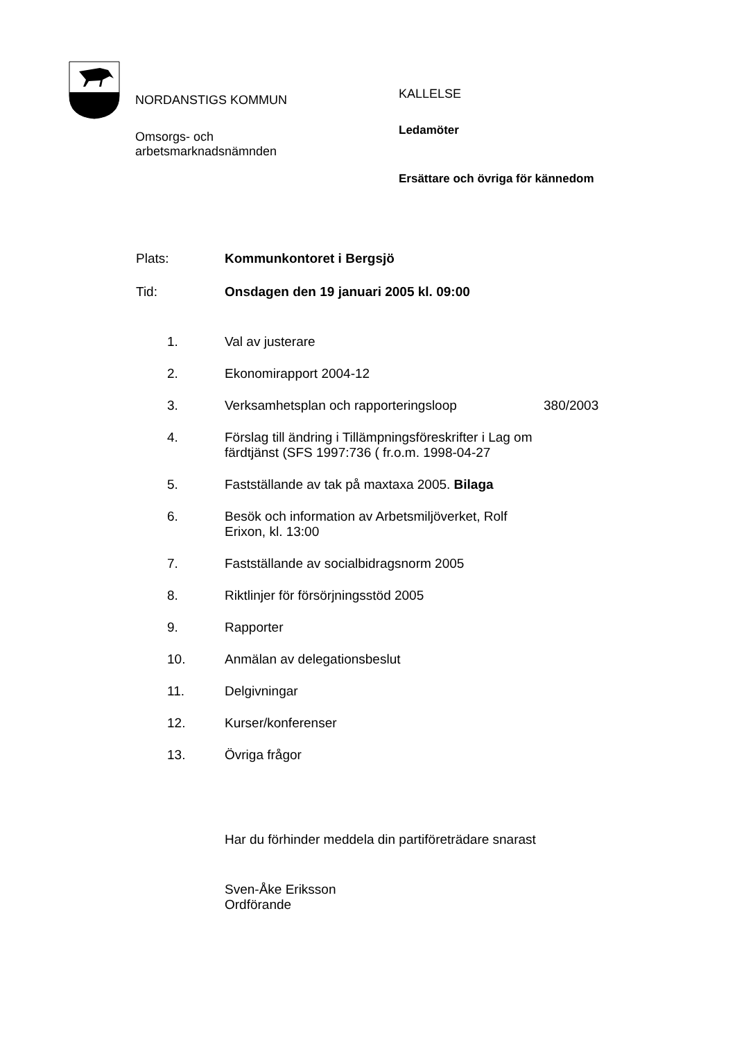NORDANSTIGS KOMMUN
Omsorgs- och
arbetsmarknadsnämnden
KALLELSE
Ledamöter
Ersättare och övriga för kännedom
Plats: Kommunkontoret i Bergsjö
Tid: Onsdagen den 19 januari 2005 kl. 09:00
1. Val av justerare
2. Ekonomirapport 2004-12
3. Verksamhetsplan och rapporteringsloop 380/2003
4. Förslag till ändring i Tillämpningsföreskrifter i Lag om färdtjänst (SFS 1997:736 ( fr.o.m. 1998-04-27
5. Fastställande av tak på maxtaxa 2005. Bilaga
6. Besök och information av Arbetsmiljöverket, Rolf Erixon, kl. 13:00
7. Fastställande av socialbidragsnorm 2005
8. Riktlinjer för försörjningsstöd 2005
9. Rapporter
10. Anmälan av delegationsbeslut
11. Delgivningar
12. Kurser/konferenser
13. Övriga frågor
Har du förhinder meddela din partiföreträdare snarast
Sven-Åke Eriksson
Ordförande